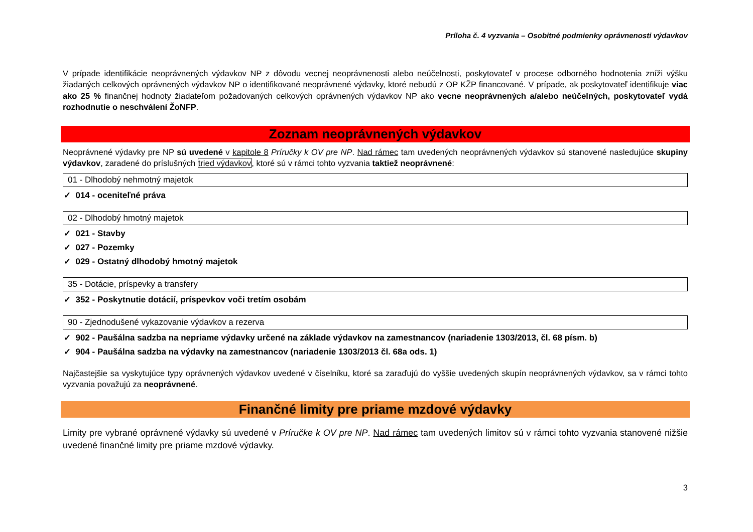Príloha č. 4 vyzvania – Osobitné podmienky oprávnenosti výdavkov
V prípade identifikácie neoprávnených výdavkov NP z dôvodu vecnej neoprávnenosti alebo neúčelnosti, poskytovateľ v procese odborného hodnotenia zníži výšku žiadaných celkových oprávnených výdavkov NP o identifikované neoprávnené výdavky, ktoré nebudú z OP KŽP financované. V prípade, ak poskytovateľ identifikuje viac ako 25 % finančnej hodnoty žiadateľom požadovaných celkových oprávnených výdavkov NP ako vecne neoprávnených a/alebo neúčelných, poskytovateľ vydá rozhodnutie o neschválení ŽoNFP.
Zoznam neoprávnených výdavkov
Neoprávnené výdavky pre NP sú uvedené v kapitole 8 Príručky k OV pre NP. Nad rámec tam uvedených neoprávnených výdavkov sú stanovené nasledujúce skupiny výdavkov, zaradené do príslušných tried výdavkov, ktoré sú v rámci tohto vyzvania taktiež neoprávnené:
01 - Dlhodobý nehmotný majetok
✓ 014 - oceniteľné práva
02 - Dlhodobý hmotný majetok
✓ 021 - Stavby
✓ 027 - Pozemky
✓ 029 - Ostatný dlhodobý hmotný majetok
35 - Dotácie, príspevky a transfery
✓ 352 - Poskytnutie dotácií, príspevkov voči tretím osobám
90 - Zjednodušené vykazovanie výdavkov a rezerva
✓ 902 - Paušálna sadzba na nepriame výdavky určené na základe výdavkov na zamestnancov (nariadenie 1303/2013, čl. 68 písm. b)
✓ 904 - Paušálna sadzba na výdavky na zamestnancov (nariadenie 1303/2013 čl. 68a ods. 1)
Najčastejšie sa vyskytujúce typy oprávnených výdavkov uvedené v číselníku, ktoré sa zaraďujú do vyššie uvedených skupín neoprávnených výdavkov, sa v rámci tohto vyzvania považujú za neoprávnené.
Finančné limity pre priame mzdové výdavky
Limity pre vybrané oprávnené výdavky sú uvedené v Príručke k OV pre NP. Nad rámec tam uvedených limitov sú v rámci tohto vyzvania stanovené nižšie uvedené finančné limity pre priame mzdové výdavky.
3